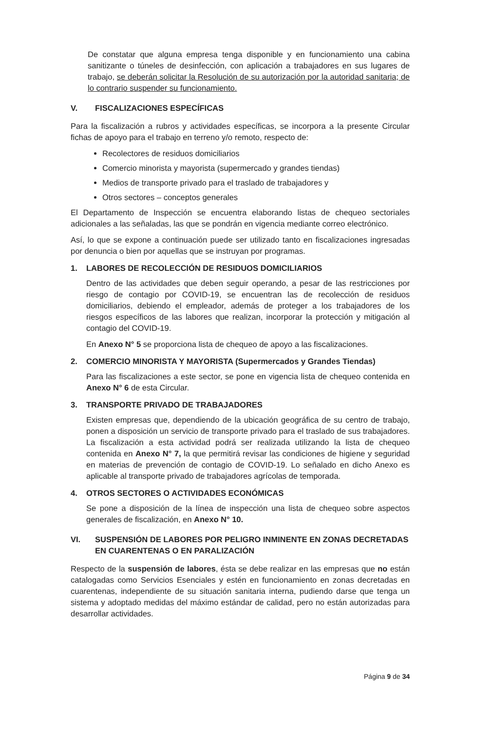De constatar que alguna empresa tenga disponible y en funcionamiento una cabina sanitizante o túneles de desinfección, con aplicación a trabajadores en sus lugares de trabajo, se deberán solicitar la Resolución de su autorización por la autoridad sanitaria; de lo contrario suspender su funcionamiento.
V. FISCALIZACIONES ESPECÍFICAS
Para la fiscalización a rubros y actividades específicas, se incorpora a la presente Circular fichas de apoyo para el trabajo en terreno y/o remoto, respecto de:
Recolectores de residuos domiciliarios
Comercio minorista y mayorista (supermercado y grandes tiendas)
Medios de transporte privado para el traslado de trabajadores y
Otros sectores – conceptos generales
El Departamento de Inspección se encuentra elaborando listas de chequeo sectoriales adicionales a las señaladas, las que se pondrán en vigencia mediante correo electrónico.
Así, lo que se expone a continuación puede ser utilizado tanto en fiscalizaciones ingresadas por denuncia o bien por aquellas que se instruyan por programas.
1. LABORES DE RECOLECCIÓN DE RESIDUOS DOMICILIARIOS
Dentro de las actividades que deben seguir operando, a pesar de las restricciones por riesgo de contagio por COVID-19, se encuentran las de recolección de residuos domiciliarios, debiendo el empleador, además de proteger a los trabajadores de los riesgos específicos de las labores que realizan, incorporar la protección y mitigación al contagio del COVID-19.
En Anexo N° 5 se proporciona lista de chequeo de apoyo a las fiscalizaciones.
2. COMERCIO MINORISTA Y MAYORISTA (Supermercados y Grandes Tiendas)
Para las fiscalizaciones a este sector, se pone en vigencia lista de chequeo contenida en Anexo N° 6 de esta Circular.
3. TRANSPORTE PRIVADO DE TRABAJADORES
Existen empresas que, dependiendo de la ubicación geográfica de su centro de trabajo, ponen a disposición un servicio de transporte privado para el traslado de sus trabajadores. La fiscalización a esta actividad podrá ser realizada utilizando la lista de chequeo contenida en Anexo N° 7, la que permitirá revisar las condiciones de higiene y seguridad en materias de prevención de contagio de COVID-19. Lo señalado en dicho Anexo es aplicable al transporte privado de trabajadores agrícolas de temporada.
4. OTROS SECTORES O ACTIVIDADES ECONÓMICAS
Se pone a disposición de la línea de inspección una lista de chequeo sobre aspectos generales de fiscalización, en Anexo N° 10.
VI. SUSPENSIÓN DE LABORES POR PELIGRO INMINENTE EN ZONAS DECRETADAS EN CUARENTENAS O EN PARALIZACIÓN
Respecto de la suspensión de labores, ésta se debe realizar en las empresas que no están catalogadas como Servicios Esenciales y estén en funcionamiento en zonas decretadas en cuarentenas, independiente de su situación sanitaria interna, pudiendo darse que tenga un sistema y adoptado medidas del máximo estándar de calidad, pero no están autorizadas para desarrollar actividades.
Página 9 de 34